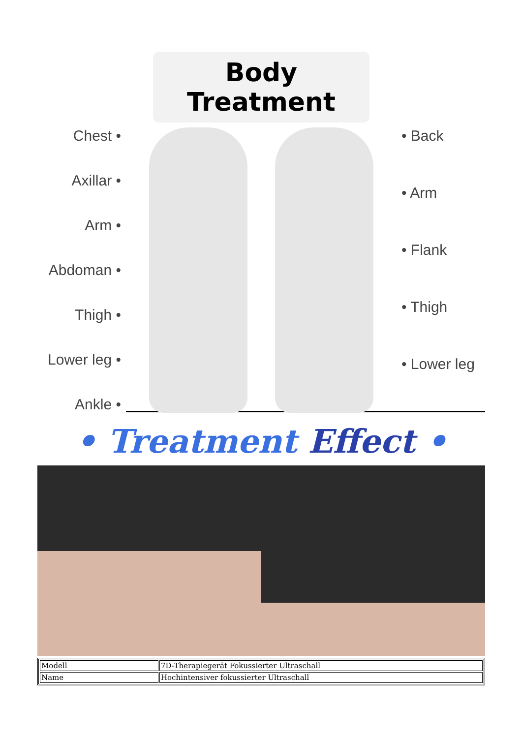Body Treatment
Chest •
Axillar •
Arm •
Abdoman •
Thigh •
Lower leg •
Ankle •
• Back
• Arm
• Flank
• Thigh
• Lower leg
• Treatment Effect •
| Modell | 7D-Therapiegerät Fokussierter Ultraschall |
| Name | Hochintensiver fokussierter Ultraschall |